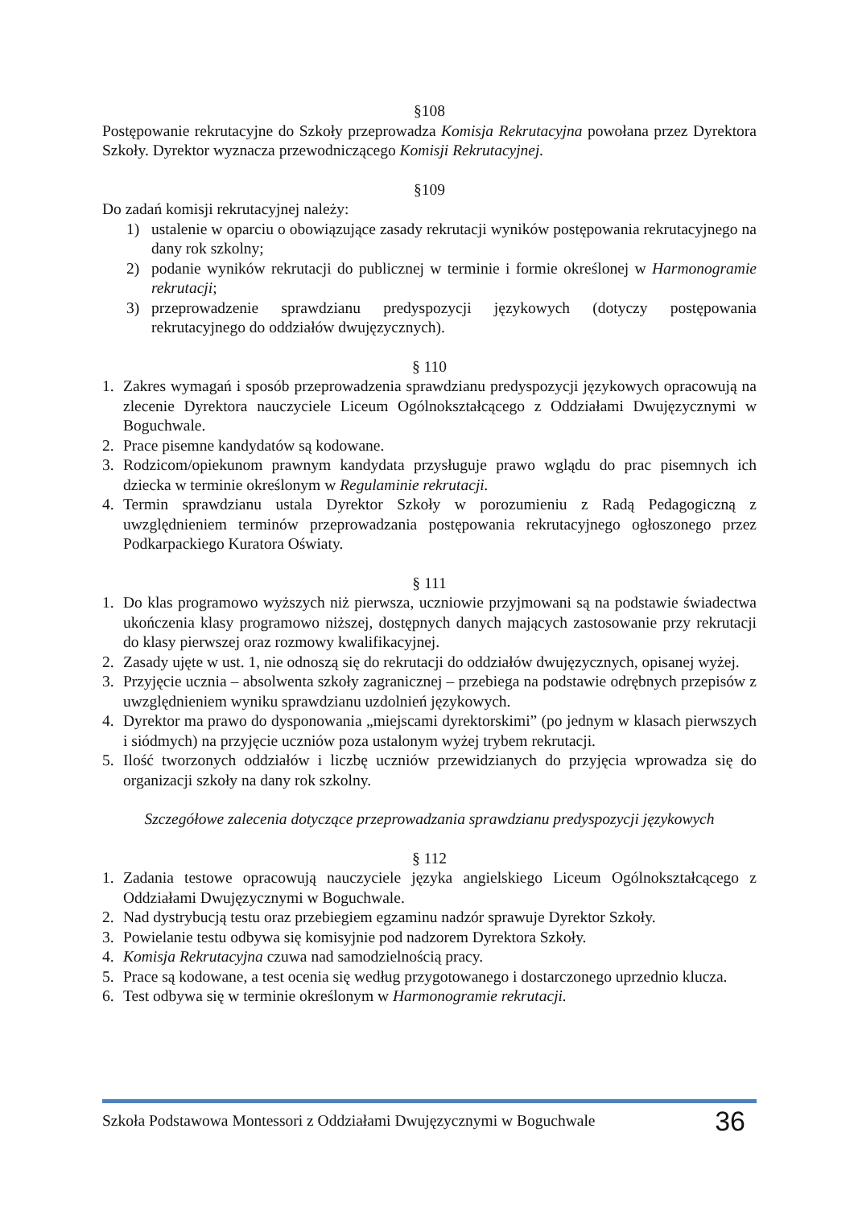§108
Postępowanie rekrutacyjne do Szkoły przeprowadza Komisja Rekrutacyjna powołana przez Dyrektora Szkoły. Dyrektor wyznacza przewodniczącego Komisji Rekrutacyjnej.
§109
Do zadań komisji rekrutacyjnej należy:
1) ustalenie w oparciu o obowiązujące zasady rekrutacji wyników postępowania rekrutacyjnego na dany rok szkolny;
2) podanie wyników rekrutacji do publicznej w terminie i formie określonej w Harmonogramie rekrutacji;
3) przeprowadzenie sprawdzianu predyspozycji językowych (dotyczy postępowania rekrutacyjnego do oddziałów dwujęzycznych).
§ 110
1. Zakres wymagań i sposób przeprowadzenia sprawdzianu predyspozycji językowych opracowują na zlecenie Dyrektora nauczyciele Liceum Ogólnokształcącego z Oddziałami Dwujęzycznymi w Boguchwale.
2. Prace pisemne kandydatów są kodowane.
3. Rodzicom/opiekunom prawnym kandydata przysługuje prawo wglądu do prac pisemnych ich dziecka w terminie określonym w Regulaminie rekrutacji.
4. Termin sprawdzianu ustala Dyrektor Szkoły w porozumieniu z Radą Pedagogiczną z uwzględnieniem terminów przeprowadzania postępowania rekrutacyjnego ogłoszonego przez Podkarpackiego Kuratora Oświaty.
§ 111
1. Do klas programowo wyższych niż pierwsza, uczniowie przyjmowani są na podstawie świadectwa ukończenia klasy programowo niższej, dostępnych danych mających zastosowanie przy rekrutacji do klasy pierwszej oraz rozmowy kwalifikacyjnej.
2. Zasady ujęte w ust. 1, nie odnoszą się do rekrutacji do oddziałów dwujęzycznych, opisanej wyżej.
3. Przyjęcie ucznia – absolwenta szkoły zagranicznej – przebiega na podstawie odrębnych przepisów z uwzględnieniem wyniku sprawdzianu uzdolnień językowych.
4. Dyrektor ma prawo do dysponowania „miejscami dyrektorskimi” (po jednym w klasach pierwszych i siódmych) na przyjęcie uczniów poza ustalonym wyżej trybem rekrutacji.
5. Ilość tworzonych oddziałów i liczbę uczniów przewidzianych do przyjęcia wprowadza się do organizacji szkoły na dany rok szkolny.
Szczegółowe zalecenia dotyczące przeprowadzania sprawdzianu predyspozycji językowych
§ 112
1. Zadania testowe opracowują nauczyciele języka angielskiego Liceum Ogólnokształcącego z Oddziałami Dwujęzycznymi w Boguchwale.
2. Nad dystrybucją testu oraz przebiegiem egzaminu nadzór sprawuje Dyrektor Szkoły.
3. Powielanie testu odbywa się komisyjnie pod nadzorem Dyrektora Szkoły.
4. Komisja Rekrutacyjna czuwa nad samodzielnością pracy.
5. Prace są kodowane, a test ocenia się według przygotowanego i dostarczonego uprzednio klucza.
6. Test odbywa się w terminie określonym w Harmonogramie rekrutacji.
Szkoła Podstawowa Montessori z Oddziałami Dwujęzycznymi w Boguchwale 36